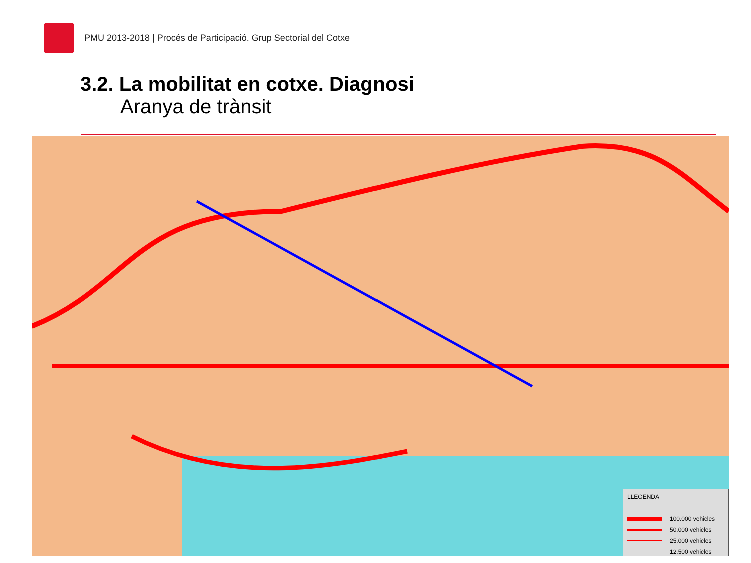PMU 2013-2018 | Procés de Participació. Grup Sectorial del Cotxe
3.2. La mobilitat en cotxe. Diagnosi
Aranya de trànsit
LLEGENDA
100.000 vehicles
50.000 vehicles
25.000 vehicles
12.500 vehicles